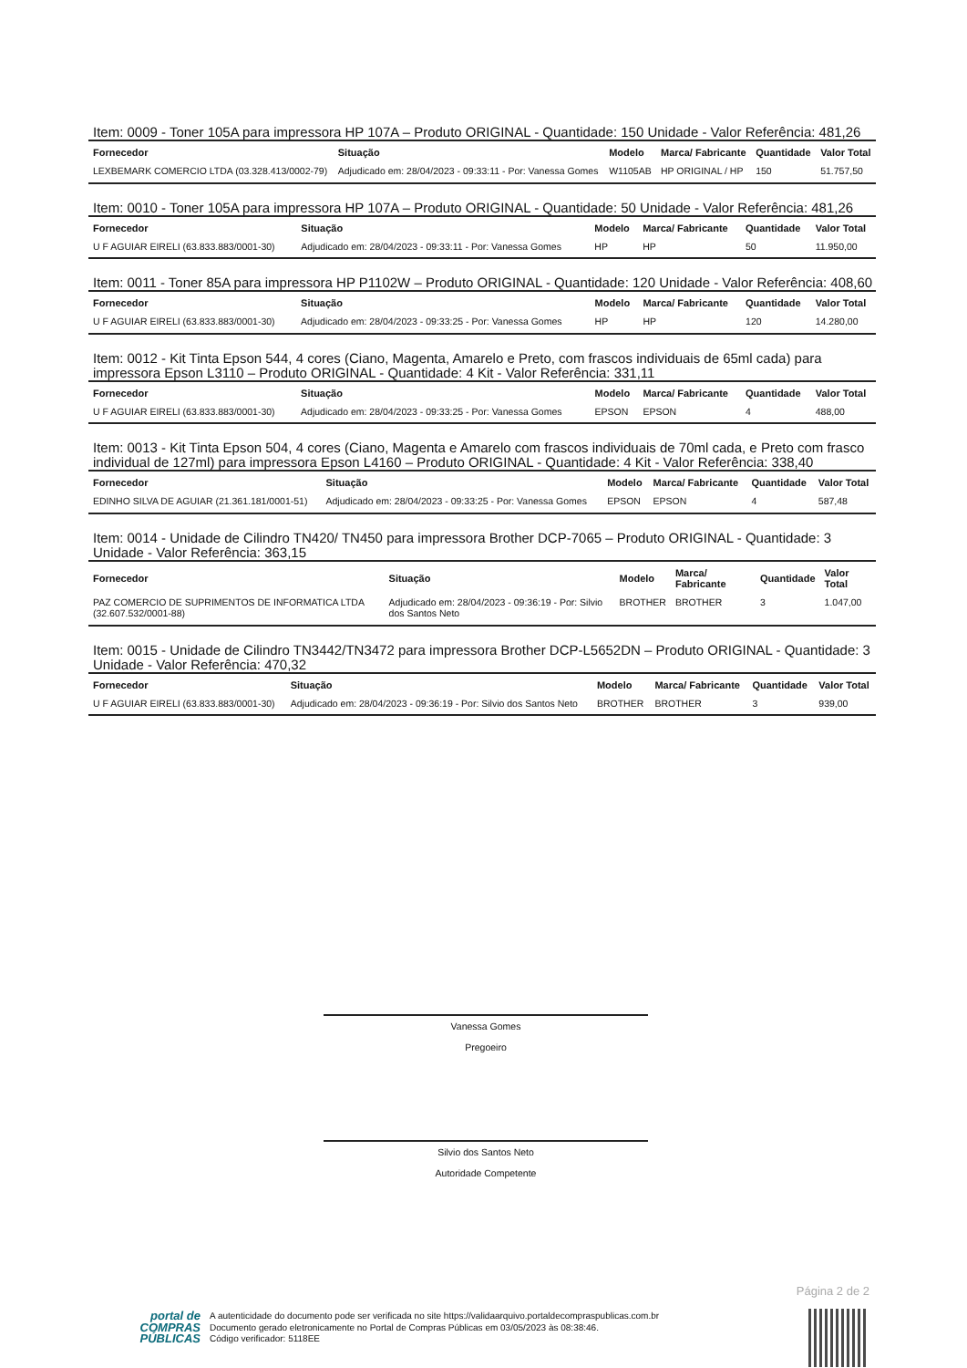Item: 0009 - Toner 105A para impressora HP 107A – Produto ORIGINAL - Quantidade: 150 Unidade - Valor Referência: 481,26
| Fornecedor | Situação | Modelo | Marca/ Fabricante | Quantidade | Valor Total |
| --- | --- | --- | --- | --- | --- |
| LEXBEMARK COMERCIO LTDA (03.328.413/0002-79) | Adjudicado em: 28/04/2023 - 09:33:11 - Por: Vanessa Gomes | W1105AB | HP ORIGINAL / HP | 150 | 51.757,50 |
Item: 0010 - Toner 105A para impressora HP 107A – Produto ORIGINAL - Quantidade: 50 Unidade - Valor Referência: 481,26
| Fornecedor | Situação | Modelo | Marca/ Fabricante | Quantidade | Valor Total |
| --- | --- | --- | --- | --- | --- |
| U F AGUIAR EIRELI (63.833.883/0001-30) | Adjudicado em: 28/04/2023 - 09:33:11 - Por: Vanessa Gomes | HP | HP | 50 | 11.950,00 |
Item: 0011 - Toner 85A para impressora HP P1102W – Produto ORIGINAL - Quantidade: 120 Unidade - Valor Referência: 408,60
| Fornecedor | Situação | Modelo | Marca/ Fabricante | Quantidade | Valor Total |
| --- | --- | --- | --- | --- | --- |
| U F AGUIAR EIRELI (63.833.883/0001-30) | Adjudicado em: 28/04/2023 - 09:33:25 - Por: Vanessa Gomes | HP | HP | 120 | 14.280,00 |
Item: 0012 - Kit Tinta Epson 544, 4 cores (Ciano, Magenta, Amarelo e Preto, com frascos individuais de 65ml cada) para impressora Epson L3110 – Produto ORIGINAL - Quantidade: 4 Kit - Valor Referência: 331,11
| Fornecedor | Situação | Modelo | Marca/ Fabricante | Quantidade | Valor Total |
| --- | --- | --- | --- | --- | --- |
| U F AGUIAR EIRELI (63.833.883/0001-30) | Adjudicado em: 28/04/2023 - 09:33:25 - Por: Vanessa Gomes | EPSON | EPSON | 4 | 488,00 |
Item: 0013 - Kit Tinta Epson 504, 4 cores (Ciano, Magenta e Amarelo com frascos individuais de 70ml cada, e Preto com frasco individual de 127ml) para impressora Epson L4160 – Produto ORIGINAL - Quantidade: 4 Kit - Valor Referência: 338,40
| Fornecedor | Situação | Modelo | Marca/ Fabricante | Quantidade | Valor Total |
| --- | --- | --- | --- | --- | --- |
| EDINHO SILVA DE AGUIAR (21.361.181/0001-51) | Adjudicado em: 28/04/2023 - 09:33:25 - Por: Vanessa Gomes | EPSON | EPSON | 4 | 587,48 |
Item: 0014 - Unidade de Cilindro TN420/ TN450 para impressora Brother DCP-7065 – Produto ORIGINAL - Quantidade: 3 Unidade - Valor Referência: 363,15
| Fornecedor | Situação | Modelo | Marca/ Fabricante | Quantidade | Valor Total |
| --- | --- | --- | --- | --- | --- |
| PAZ COMERCIO DE SUPRIMENTOS DE INFORMATICA LTDA (32.607.532/0001-88) | Adjudicado em: 28/04/2023 - 09:36:19 - Por: Silvio dos Santos Neto | BROTHER | BROTHER | 3 | 1.047,00 |
Item: 0015 - Unidade de Cilindro TN3442/TN3472 para impressora Brother DCP-L5652DN – Produto ORIGINAL - Quantidade: 3 Unidade - Valor Referência: 470,32
| Fornecedor | Situação | Modelo | Marca/ Fabricante | Quantidade | Valor Total |
| --- | --- | --- | --- | --- | --- |
| U F AGUIAR EIRELI (63.833.883/0001-30) | Adjudicado em: 28/04/2023 - 09:36:19 - Por: Silvio dos Santos Neto | BROTHER | BROTHER | 3 | 939,00 |
Vanessa Gomes
Pregoeiro
Silvio dos Santos Neto
Autoridade Competente
Página 2 de 2
portal de
COMPRAS
PÚBLICAS
A autenticidade do documento pode ser verificada no site https://validaarquivo.portaldecompraspublicas.com.br
Documento gerado eletronicamente no Portal de Compras Públicas em 03/05/2023 às 08:38:46.
Código verificador: 5118EE